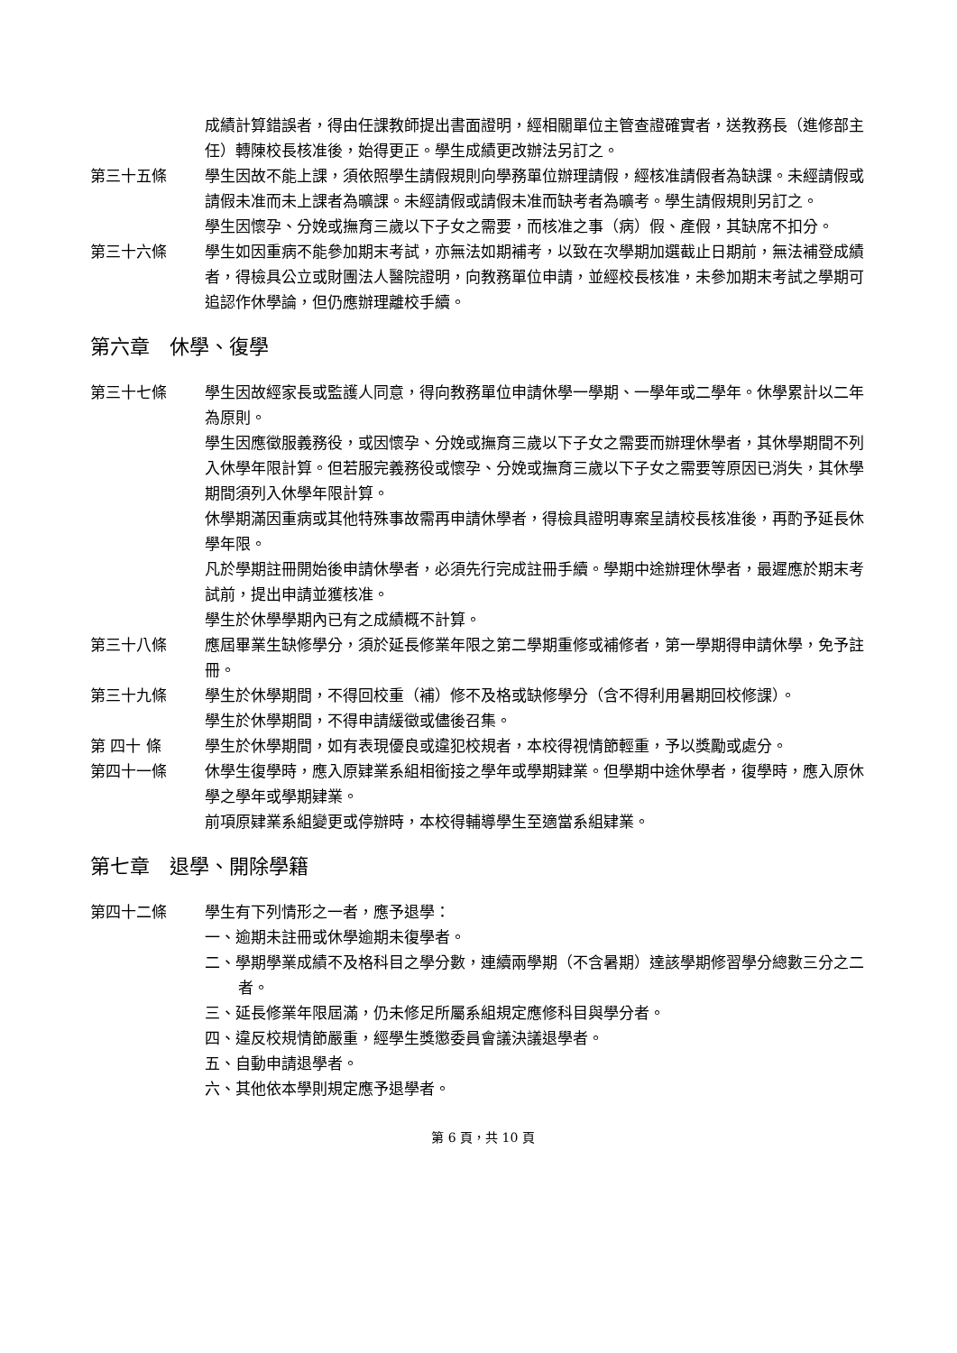成績計算錯誤者，得由任課教師提出書面證明，經相關單位主管查證確實者，送教務長（進修部主任）轉陳校長核准後，始得更正。學生成績更改辦法另訂之。
第三十五條 學生因故不能上課，須依照學生請假規則向學務單位辦理請假，經核准請假者為缺課。未經請假或請假未准而未上課者為曠課。未經請假或請假未准而缺考者為曠考。學生請假規則另訂之。
學生因懷孕、分娩或撫育三歲以下子女之需要，而核准之事（病）假、產假，其缺席不扣分。
第三十六條 學生如因重病不能參加期末考試，亦無法如期補考，以致在次學期加選截止日期前，無法補登成績者，得檢具公立或財團法人醫院證明，向教務單位申請，並經校長核准，未參加期末考試之學期可追認作休學論，但仍應辦理離校手續。
第六章　休學、復學
第三十七條 學生因故經家長或監護人同意，得向教務單位申請休學一學期、一學年或二學年。休學累計以二年為原則。
學生因應徵服義務役，或因懷孕、分娩或撫育三歲以下子女之需要而辦理休學者，其休學期間不列入休學年限計算。但若服完義務役或懷孕、分娩或撫育三歲以下子女之需要等原因已消失，其休學期間須列入休學年限計算。
休學期滿因重病或其他特殊事故需再申請休學者，得檢具證明專案呈請校長核准後，再酌予延長休學年限。
凡於學期註冊開始後申請休學者，必須先行完成註冊手續。學期中途辦理休學者，最遲應於期末考試前，提出申請並獲核准。
學生於休學學期內已有之成績概不計算。
第三十八條 應屆畢業生缺修學分，須於延長修業年限之第二學期重修或補修者，第一學期得申請休學，免予註冊。
第三十九條 學生於休學期間，不得回校重（補）修不及格或缺修學分（含不得利用暑期回校修課）。
學生於休學期間，不得申請緩徵或儘後召集。
第 四十 條 學生於休學期間，如有表現優良或違犯校規者，本校得視情節輕重，予以獎勵或處分。
第四十一條 休學生復學時，應入原肄業系組相銜接之學年或學期肄業。但學期中途休學者，復學時，應入原休學之學年或學期肄業。
前項原肄業系組變更或停辦時，本校得輔導學生至適當系組肄業。
第七章　退學、開除學籍
第四十二條 學生有下列情形之一者，應予退學：
一、逾期未註冊或休學逾期未復學者。
二、學期學業成績不及格科目之學分數，連續兩學期（不含暑期）達該學期修習學分總數三分之二者。
三、延長修業年限屆滿，仍未修足所屬系組規定應修科目與學分者。
四、違反校規情節嚴重，經學生獎懲委員會議決議退學者。
五、自動申請退學者。
六、其他依本學則規定應予退學者。
第 6 頁，共 10 頁